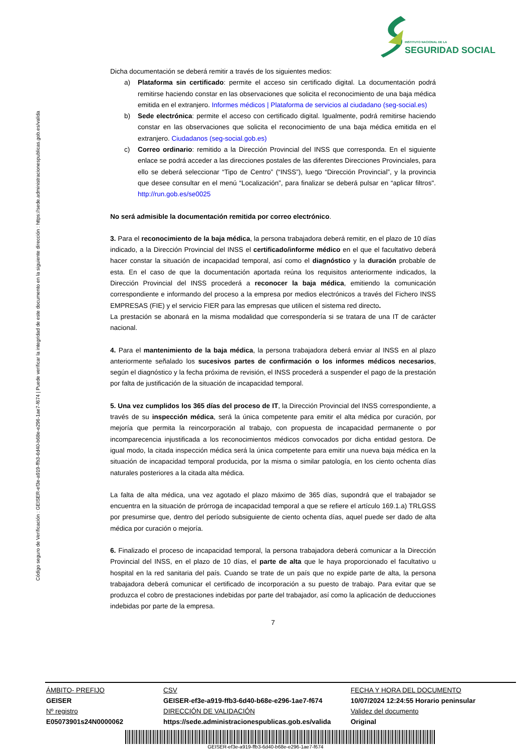INSTITUTO NACIONAL DE LA
SEGURIDAD SOCIAL
Código seguro de Verificación : GEISER-ef3e-a919-ffb3-6d40-b68e-e296-1ae7-f674 | Puede verificar la integridad de este documento en la siguiente dirección : https://sede.administracionespublicas.gob.es/valida
Dicha documentación se deberá remitir a través de los siguientes medios:
a) Plataforma sin certificado: permite el acceso sin certificado digital. La documentación podrá remitirse haciendo constar en las observaciones que solicita el reconocimiento de una baja médica emitida en el extranjero. Informes médicos | Plataforma de servicios al ciudadano (seg-social.es)
b) Sede electrónica: permite el acceso con certificado digital. Igualmente, podrá remitirse haciendo constar en las observaciones que solicita el reconocimiento de una baja médica emitida en el extranjero. Ciudadanos (seg-social.gob.es)
c) Correo ordinario: remitido a la Dirección Provincial del INSS que corresponda. En el siguiente enlace se podrá acceder a las direcciones postales de las diferentes Direcciones Provinciales, para ello se deberá seleccionar “Tipo de Centro” (“INSS”), luego “Dirección Provincial”, y la provincia que desee consultar en el menú “Localización”, para finalizar se deberá pulsar en “aplicar filtros". http://run.gob.es/se0025
No será admisible la documentación remitida por correo electrónico.
3. Para el reconocimiento de la baja médica, la persona trabajadora deberá remitir, en el plazo de 10 días indicado, a la Dirección Provincial del INSS el certificado/informe médico en el que el facultativo deberá hacer constar la situación de incapacidad temporal, así como el diagnóstico y la duración probable de esta. En el caso de que la documentación aportada reúna los requisitos anteriormente indicados, la Dirección Provincial del INSS procederá a reconocer la baja médica, emitiendo la comunicación correspondiente e informando del proceso a la empresa por medios electrónicos a través del Fichero INSS EMPRESAS (FIE) y el servicio FIER para las empresas que utilicen el sistema red directo.
La prestación se abonará en la misma modalidad que correspondería si se tratara de una IT de carácter nacional.
4. Para el mantenimiento de la baja médica, la persona trabajadora deberá enviar al INSS en al plazo anteriormente señalado los sucesivos partes de confirmación o los informes médicos necesarios, según el diagnóstico y la fecha próxima de revisión, el INSS procederá a suspender el pago de la prestación por falta de justificación de la situación de incapacidad temporal.
5. Una vez cumplidos los 365 días del proceso de IT, la Dirección Provincial del INSS correspondiente, a través de su inspección médica, será la única competente para emitir el alta médica por curación, por mejoría que permita la reincorporación al trabajo, con propuesta de incapacidad permanente o por incomparecencia injustificada a los reconocimientos médicos convocados por dicha entidad gestora. De igual modo, la citada inspección médica será la única competente para emitir una nueva baja médica en la situación de incapacidad temporal producida, por la misma o similar patología, en los ciento ochenta días naturales posteriores a la citada alta médica.
La falta de alta médica, una vez agotado el plazo máximo de 365 días, supondrá que el trabajador se encuentra en la situación de prórroga de incapacidad temporal a que se refiere el artículo 169.1.a) TRLGSS por presumirse que, dentro del período subsiguiente de ciento ochenta días, aquel puede ser dado de alta médica por curación o mejoría.
6. Finalizado el proceso de incapacidad temporal, la persona trabajadora deberá comunicar a la Dirección Provincial del INSS, en el plazo de 10 días, el parte de alta que le haya proporcionado el facultativo u hospital en la red sanitaria del país. Cuando se trate de un país que no expide parte de alta, la persona trabajadora deberá comunicar el certificado de incorporación a su puesto de trabajo. Para evitar que se produzca el cobro de prestaciones indebidas por parte del trabajador, así como la aplicación de deducciones indebidas por parte de la empresa.
7
| ÁMBITO- PREFIJO | CSV | FECHA Y HORA DEL DOCUMENTO |
| GEISER | GEISER-ef3e-a919-ffb3-6d40-b68e-e296-1ae7-f674 | 10/07/2024 12:24:55 Horario peninsular |
| Nº registro | DIRECCIÓN DE VALIDACIÓN | Validez del documento |
| E05073901s24N0000062 | https://sede.administracionespublicas.gob.es/valida | Original |
GEISER-ef3e-a919-ffb3-6d40-b68e-e296-1ae7-f674